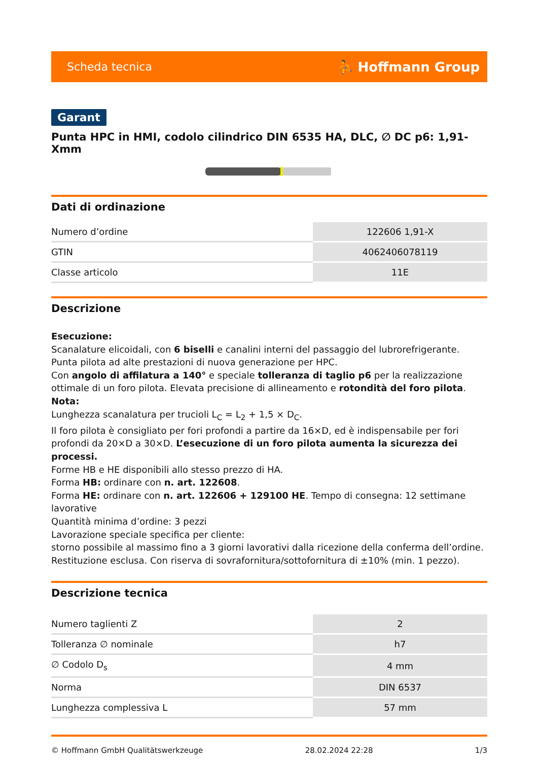Scheda tecnica ⛹ Hoffmann Group
Garant
Punta HPC in HMI, codolo cilindrico DIN 6535 HA, DLC, ∅ DC p6: 1,91-Xmm
Dati di ordinazione
| Numero d’ordine | 122606 1,91-X |
| GTIN | 4062406078119 |
| Classe articolo | 11E |
Descrizione
Esecuzione:
Scanalature elicoidali, con 6 biselli e canalini interni del passaggio del lubrorefrigerante.
Punta pilota ad alte prestazioni di nuova generazione per HPC.
Con angolo di affilatura a 140° e speciale tolleranza di taglio p6 per la realizzazione ottimale di un foro pilota. Elevata precisione di allineamento e rotondità del foro pilota.
Nota:
Lunghezza scanalatura per trucioli L<sub>C</sub> = L<sub>2</sub> + 1,5 × D<sub>C</sub>.
Il foro pilota è consigliato per fori profondi a partire da 16×D, ed è indispensabile per fori profondi da 20×D a 30×D. L’esecuzione di un foro pilota aumenta la sicurezza dei processi.
Forme HB e HE disponibili allo stesso prezzo di HA.
Forma HB: ordinare con n. art. 122608.
Forma HE: ordinare con n. art. 122606 + 129100 HE. Tempo di consegna: 12 settimane lavorative
Quantità minima d’ordine: 3 pezzi
Lavorazione speciale specifica per cliente:
storno possibile al massimo fino a 3 giorni lavorativi dalla ricezione della conferma dell’ordine. Restituzione esclusa. Con riserva di sovrafornitura/sottofornitura di ±10% (min. 1 pezzo).
Descrizione tecnica
| Numero taglienti Z | 2 |
| Tolleranza ∅ nominale | h7 |
| ∅ Codolo D<sub>s</sub> | 4 mm |
| Norma | DIN 6537 |
| Lunghezza complessiva L | 57 mm |
© Hoffmann GmbH Qualitätswerkzeuge 28.02.2024 22:28 1/3